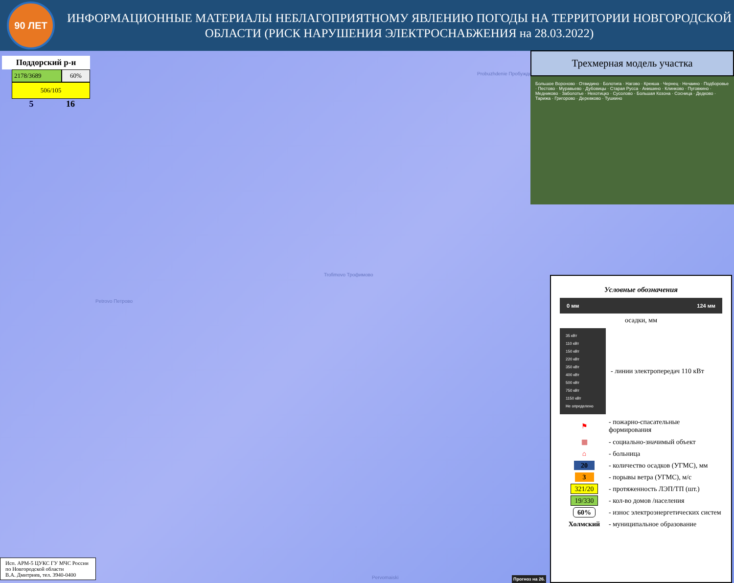90 ЛЕТ
ИНФОРМАЦИОННЫЕ МАТЕРИАЛЫ НЕБЛАГОПРИЯТНОМУ ЯВЛЕНИЮ ПОГОДЫ НА ТЕРРИТОРИИ НОВГОРОДСКОЙ ОБЛАСТИ (РИСК НАРУШЕНИЯ ЭЛЕКТРОСНАБЖЕНИЯ на 28.03.2022)
Поддорский р-н
2178/3689 60%
506/105
5 16
Probuzhdenie Пробуждение
Trofimovo Трофимово
Petrovo Петрово
Pervomaiski
Трехмерная модель участка
Большое Вороново · Отвидино · Болотига · Нагово · Крекша · Чернец · Нечаино · Подборовье · Пестово · Муравьево · Дубовицы · Старая Русса · Анишино · Клинково · Пуговкино · Медниково · Заболотье · Нехотицко · Сусолово · Большая Козона · Сосница · Дедково · Тарижа · Григорово · Деревково · Тушкино
Условные обозначения
0 мм 124 мм
осадки, мм
35 кВт
110 кВт
150 кВт
220 кВт
350 кВт
400 кВт
500 кВт
750 кВт
1150 кВт
Не определено
- линии электропередач 110 кВт
⚑ - пожарно-спасательные формирования
▦ - социально-значимый объект
⌂ - больница
20 - количество осадков (УГМС), мм
3 - порывы ветра (УГМС), м/с
321/20 - протяженность ЛЭП/ТП (шт.)
19/330 - кол-во домов /населения
60% - износ электроэнергетических систем
Холмский - муниципальное образование
Исп. АРМ-5 ЦУКС ГУ МЧС России по Новгородской области
В.А. Дмитриев, тел. 3940-0400
Прогноз на 26.